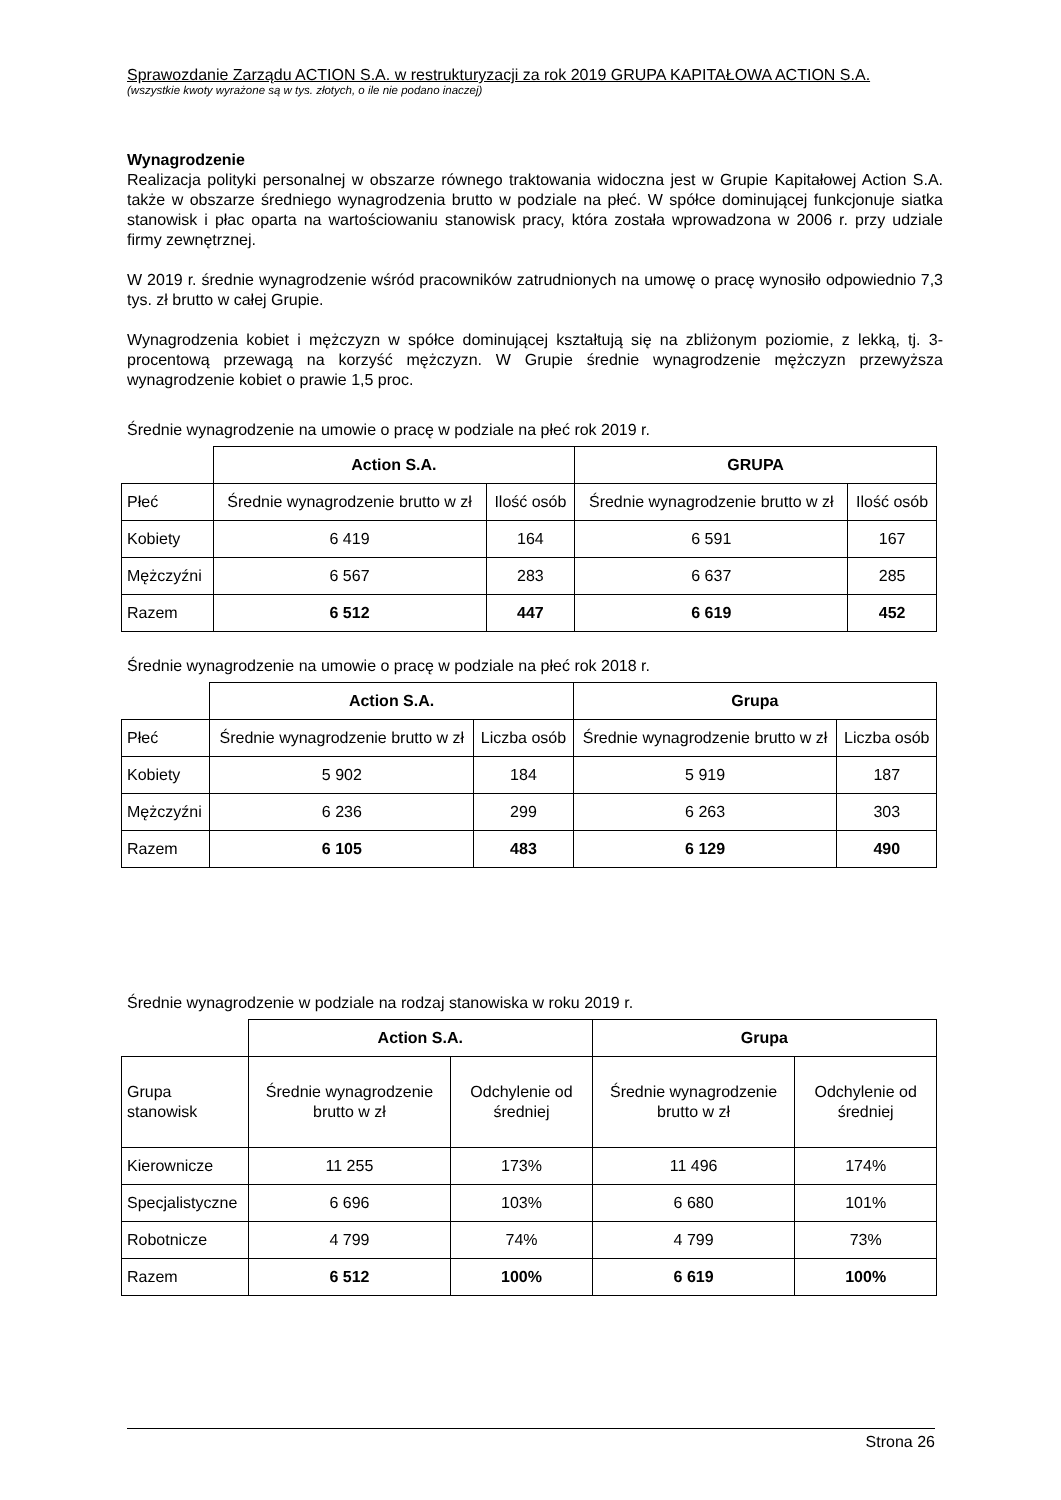Sprawozdanie Zarządu ACTION S.A. w restrukturyzacji za rok 2019 GRUPA KAPITAŁOWA ACTION S.A.
(wszystkie kwoty wyrażone są w tys. złotych, o ile nie podano inaczej)
Wynagrodzenie
Realizacja polityki personalnej w obszarze równego traktowania widoczna jest w Grupie Kapitałowej Action S.A. także w obszarze średniego wynagrodzenia brutto w podziale na płeć. W spółce dominującej funkcjonuje siatka stanowisk i płac oparta na wartościowaniu stanowisk pracy, która została wprowadzona w 2006 r. przy udziale firmy zewnętrznej.
W 2019 r. średnie wynagrodzenie wśród pracowników zatrudnionych na umowę o pracę wynosiło odpowiednio 7,3 tys. zł brutto w całej Grupie.
Wynagrodzenia kobiet i mężczyzn w spółce dominującej kształtują się na zbliżonym poziomie, z lekką, tj. 3-procentową przewagą na korzyść mężczyzn. W Grupie średnie wynagrodzenie mężczyzn przewyższa wynagrodzenie kobiet o prawie 1,5 proc.
Średnie wynagrodzenie na umowie o pracę w podziale na płeć rok 2019 r.
| | Action S.A. | | GRUPA | |
| Płeć | Średnie wynagrodzenie brutto w zł | Ilość osób | Średnie wynagrodzenie brutto w zł | Ilość osób |
| Kobiety | 6 419 | 164 | 6 591 | 167 |
| Mężczyźni | 6 567 | 283 | 6 637 | 285 |
| Razem | 6 512 | 447 | 6 619 | 452 |
Średnie wynagrodzenie na umowie o pracę w podziale na płeć rok 2018 r.
| | Action S.A. | | Grupa | |
| Płeć | Średnie wynagrodzenie brutto w zł | Liczba osób | Średnie wynagrodzenie brutto w zł | Liczba osób |
| Kobiety | 5 902 | 184 | 5 919 | 187 |
| Mężczyźni | 6 236 | 299 | 6 263 | 303 |
| Razem | 6 105 | 483 | 6 129 | 490 |
Średnie wynagrodzenie w podziale na rodzaj stanowiska w roku 2019 r.
| | Action S.A. | | Grupa | |
| Grupa stanowisk | Średnie wynagrodzenie brutto w zł | Odchylenie od średniej | Średnie wynagrodzenie brutto w zł | Odchylenie od średniej |
| Kierownicze | 11 255 | 173% | 11 496 | 174% |
| Specjalistyczne | 6 696 | 103% | 6 680 | 101% |
| Robotnicze | 4 799 | 74% | 4 799 | 73% |
| Razem | 6 512 | 100% | 6 619 | 100% |
Strona 26